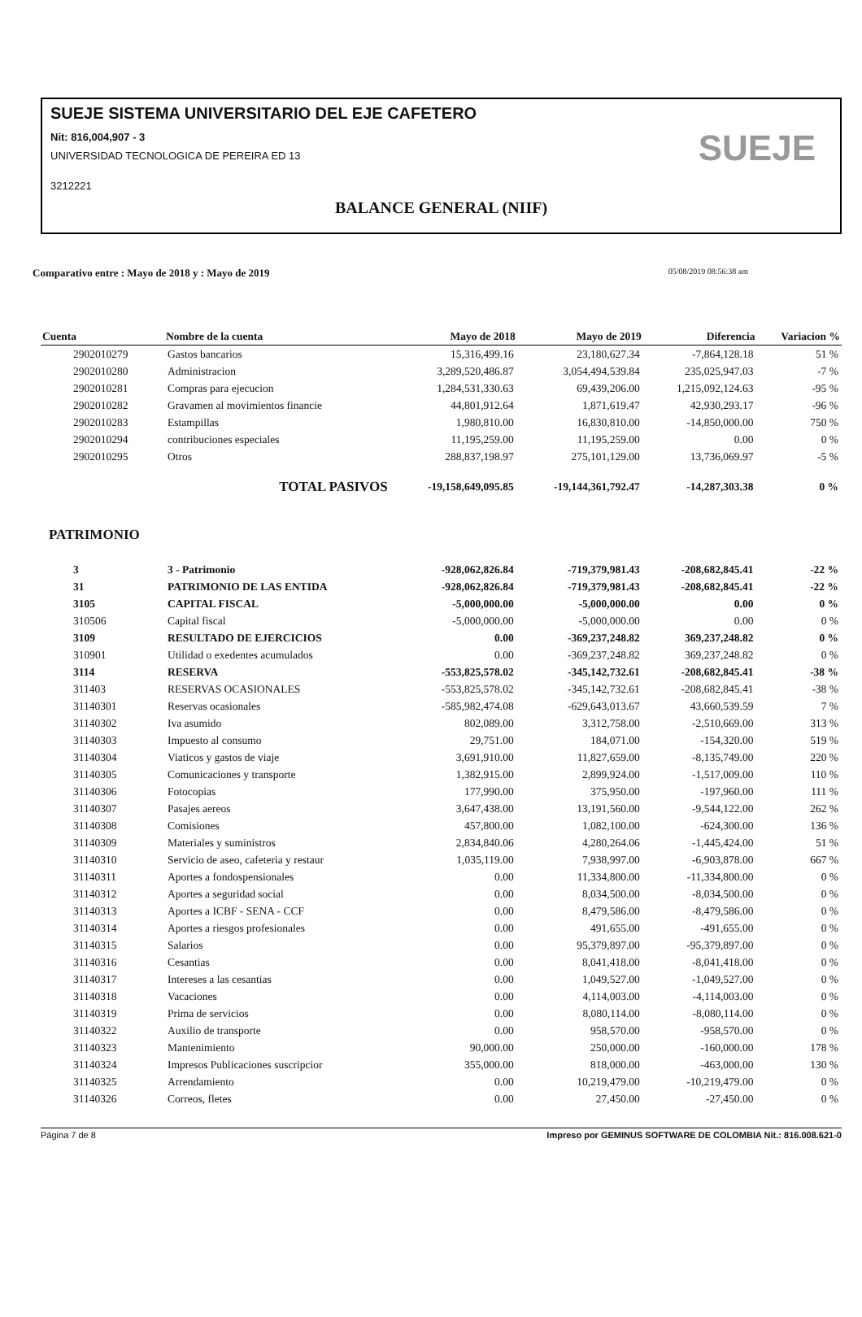SUEJE SISTEMA UNIVERSITARIO DEL EJE CAFETERO
Nit: 816,004,907 - 3
UNIVERSIDAD TECNOLOGICA DE PEREIRA ED 13
3212221
BALANCE GENERAL (NIIF)
SUEJE
Comparativo entre : Mayo de 2018 y : Mayo de 2019 05/08/2019 08:56:38 am
| Cuenta | Nombre de la cuenta | Mayo de 2018 | Mayo de 2019 | Diferencia | Variacion % |
| --- | --- | --- | --- | --- | --- |
| 2902010279 | Gastos bancarios | 15,316,499.16 | 23,180,627.34 | -7,864,128.18 | 51 % |
| 2902010280 | Administracion | 3,289,520,486.87 | 3,054,494,539.84 | 235,025,947.03 | -7 % |
| 2902010281 | Compras para ejecucion | 1,284,531,330.63 | 69,439,206.00 | 1,215,092,124.63 | -95 % |
| 2902010282 | Gravamen al movimientos financie | 44,801,912.64 | 1,871,619.47 | 42,930,293.17 | -96 % |
| 2902010283 | Estampillas | 1,980,810.00 | 16,830,810.00 | -14,850,000.00 | 750 % |
| 2902010294 | contribuciones especiales | 11,195,259.00 | 11,195,259.00 | 0.00 | 0 % |
| 2902010295 | Otros | 288,837,198.97 | 275,101,129.00 | 13,736,069.97 | -5 % |
| | TOTAL PASIVOS | -19,158,649,095.85 | -19,144,361,792.47 | -14,287,303.38 | 0 % |
| PATRIMONIO | | | | | |
| 3 | 3 - Patrimonio | -928,062,826.84 | -719,379,981.43 | -208,682,845.41 | -22 % |
| 31 | PATRIMONIO DE LAS ENTIDA | -928,062,826.84 | -719,379,981.43 | -208,682,845.41 | -22 % |
| 3105 | CAPITAL FISCAL | -5,000,000.00 | -5,000,000.00 | 0.00 | 0 % |
| 310506 | Capital fiscal | -5,000,000.00 | -5,000,000.00 | 0.00 | 0 % |
| 3109 | RESULTADO DE EJERCICIOS | 0.00 | -369,237,248.82 | 369,237,248.82 | 0 % |
| 310901 | Utilidad o exedentes acumulados | 0.00 | -369,237,248.82 | 369,237,248.82 | 0 % |
| 3114 | RESERVA | -553,825,578.02 | -345,142,732.61 | -208,682,845.41 | -38 % |
| 311403 | RESERVAS OCASIONALES | -553,825,578.02 | -345,142,732.61 | -208,682,845.41 | -38 % |
| 31140301 | Reservas ocasionales | -585,982,474.08 | -629,643,013.67 | 43,660,539.59 | 7 % |
| 31140302 | Iva asumido | 802,089.00 | 3,312,758.00 | -2,510,669.00 | 313 % |
| 31140303 | Impuesto al consumo | 29,751.00 | 184,071.00 | -154,320.00 | 519 % |
| 31140304 | Viaticos y gastos de viaje | 3,691,910.00 | 11,827,659.00 | -8,135,749.00 | 220 % |
| 31140305 | Comunicaciones y transporte | 1,382,915.00 | 2,899,924.00 | -1,517,009.00 | 110 % |
| 31140306 | Fotocopias | 177,990.00 | 375,950.00 | -197,960.00 | 111 % |
| 31140307 | Pasajes aereos | 3,647,438.00 | 13,191,560.00 | -9,544,122.00 | 262 % |
| 31140308 | Comisiones | 457,800.00 | 1,082,100.00 | -624,300.00 | 136 % |
| 31140309 | Materiales y suministros | 2,834,840.06 | 4,280,264.06 | -1,445,424.00 | 51 % |
| 31140310 | Servicio de aseo, cafeteria y restaur | 1,035,119.00 | 7,938,997.00 | -6,903,878.00 | 667 % |
| 31140311 | Aportes a fondospensionales | 0.00 | 11,334,800.00 | -11,334,800.00 | 0 % |
| 31140312 | Aportes a seguridad social | 0.00 | 8,034,500.00 | -8,034,500.00 | 0 % |
| 31140313 | Aportes a ICBF - SENA - CCF | 0.00 | 8,479,586.00 | -8,479,586.00 | 0 % |
| 31140314 | Aportes a riesgos profesionales | 0.00 | 491,655.00 | -491,655.00 | 0 % |
| 31140315 | Salarios | 0.00 | 95,379,897.00 | -95,379,897.00 | 0 % |
| 31140316 | Cesantias | 0.00 | 8,041,418.00 | -8,041,418.00 | 0 % |
| 31140317 | Intereses a las cesantias | 0.00 | 1,049,527.00 | -1,049,527.00 | 0 % |
| 31140318 | Vacaciones | 0.00 | 4,114,003.00 | -4,114,003.00 | 0 % |
| 31140319 | Prima de servicios | 0.00 | 8,080,114.00 | -8,080,114.00 | 0 % |
| 31140322 | Auxilio de transporte | 0.00 | 958,570.00 | -958,570.00 | 0 % |
| 31140323 | Mantenimiento | 90,000.00 | 250,000.00 | -160,000.00 | 178 % |
| 31140324 | Impresos Publicaciones suscripcior | 355,000.00 | 818,000.00 | -463,000.00 | 130 % |
| 31140325 | Arrendamiento | 0.00 | 10,219,479.00 | -10,219,479.00 | 0 % |
| 31140326 | Correos, fletes | 0.00 | 27,450.00 | -27,450.00 | 0 % |
Página 7 de 8 Impreso por GEMINUS SOFTWARE DE COLOMBIA Nit.: 816.008.621-0